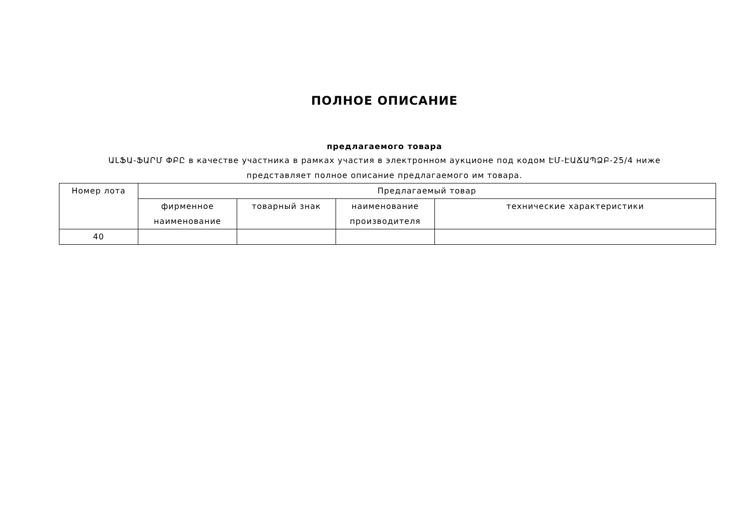ПОЛНОЕ ОПИСАНИЕ
предлагаемого товара
ԱԼՖԱ-ՖԱՐՄ ՓԲԸ в качестве участника в рамках участия в электронном аукционе под кодом ԷՄ-ԷԱՃԱՊՁԲ-25/4 ниже представляет полное описание предлагаемого им товара.
| Номер лота | Предлагаемый товар | | | |
| --- | --- | --- | --- | --- |
| | фирменное наименование | товарный знак | наименование производителя | технические характеристики |
| 40 | | | | |